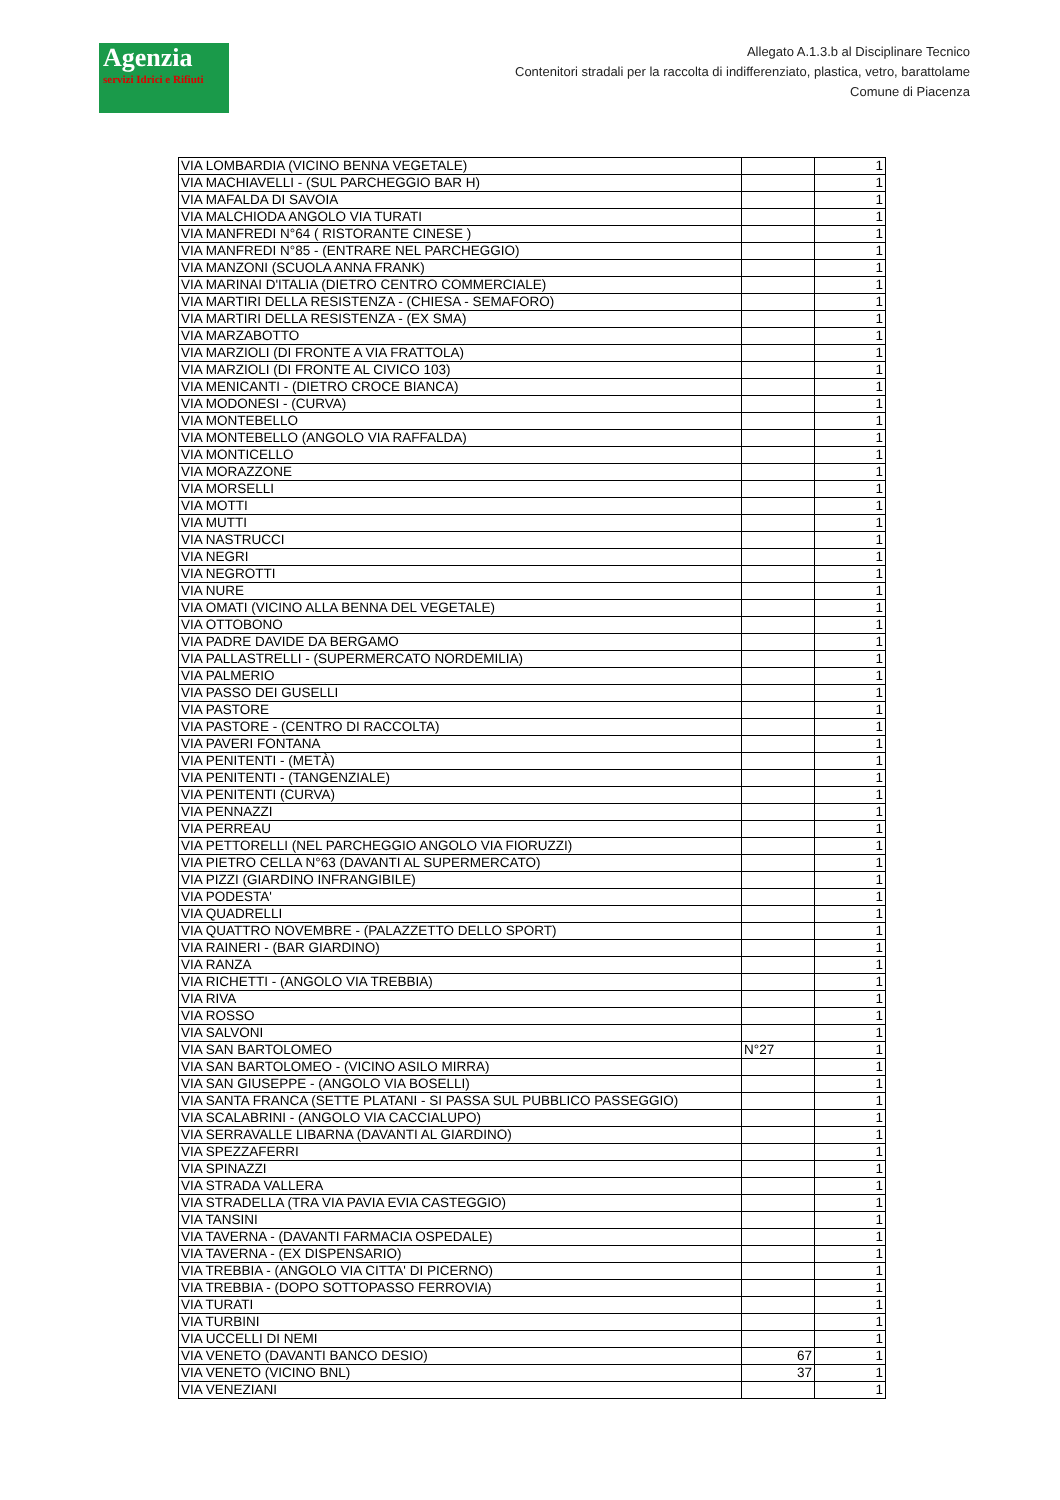Agenzia
servizi Idrici e Rifiuti
Allegato A.1.3.b al Disciplinare Tecnico
Contenitori stradali per la raccolta di indifferenziato, plastica, vetro, barattolame
Comune di Piacenza
| VIA LOMBARDIA (VICINO BENNA VEGETALE) | | 1 |
| VIA MACHIAVELLI - (SUL PARCHEGGIO BAR H) | | 1 |
| VIA MAFALDA DI SAVOIA | | 1 |
| VIA MALCHIODA ANGOLO VIA TURATI | | 1 |
| VIA MANFREDI N°64 ( RISTORANTE CINESE ) | | 1 |
| VIA MANFREDI N°85 - (ENTRARE NEL PARCHEGGIO) | | 1 |
| VIA MANZONI (SCUOLA ANNA FRANK) | | 1 |
| VIA MARINAI D'ITALIA (DIETRO CENTRO COMMERCIALE) | | 1 |
| VIA MARTIRI DELLA RESISTENZA - (CHIESA - SEMAFORO) | | 1 |
| VIA MARTIRI DELLA RESISTENZA - (EX SMA) | | 1 |
| VIA MARZABOTTO | | 1 |
| VIA MARZIOLI (DI FRONTE A VIA FRATTOLA) | | 1 |
| VIA MARZIOLI (DI FRONTE AL CIVICO 103) | | 1 |
| VIA MENICANTI - (DIETRO CROCE BIANCA) | | 1 |
| VIA MODONESI - (CURVA) | | 1 |
| VIA MONTEBELLO | | 1 |
| VIA MONTEBELLO (ANGOLO VIA RAFFALDA) | | 1 |
| VIA MONTICELLO | | 1 |
| VIA MORAZZONE | | 1 |
| VIA MORSELLI | | 1 |
| VIA MOTTI | | 1 |
| VIA MUTTI | | 1 |
| VIA NASTRUCCI | | 1 |
| VIA NEGRI | | 1 |
| VIA NEGROTTI | | 1 |
| VIA NURE | | 1 |
| VIA OMATI (VICINO ALLA BENNA DEL VEGETALE) | | 1 |
| VIA OTTOBONO | | 1 |
| VIA PADRE DAVIDE DA BERGAMO | | 1 |
| VIA PALLASTRELLI - (SUPERMERCATO NORDEMILIA) | | 1 |
| VIA PALMERIO | | 1 |
| VIA PASSO DEI GUSELLI | | 1 |
| VIA PASTORE | | 1 |
| VIA PASTORE - (CENTRO DI RACCOLTA) | | 1 |
| VIA PAVERI FONTANA | | 1 |
| VIA PENITENTI - (METÀ) | | 1 |
| VIA PENITENTI - (TANGENZIALE) | | 1 |
| VIA PENITENTI (CURVA) | | 1 |
| VIA PENNAZZI | | 1 |
| VIA PERREAU | | 1 |
| VIA PETTORELLI (NEL PARCHEGGIO ANGOLO VIA FIORUZZI) | | 1 |
| VIA PIETRO CELLA N°63 (DAVANTI AL SUPERMERCATO) | | 1 |
| VIA PIZZI (GIARDINO INFRANGIBILE) | | 1 |
| VIA PODESTA' | | 1 |
| VIA QUADRELLI | | 1 |
| VIA QUATTRO NOVEMBRE - (PALAZZETTO DELLO SPORT) | | 1 |
| VIA RAINERI - (BAR GIARDINO) | | 1 |
| VIA RANZA | | 1 |
| VIA RICHETTI - (ANGOLO VIA TREBBIA) | | 1 |
| VIA RIVA | | 1 |
| VIA ROSSO | | 1 |
| VIA SALVONI | | 1 |
| VIA SAN BARTOLOMEO | N°27 | 1 |
| VIA SAN BARTOLOMEO - (VICINO ASILO MIRRA) | | 1 |
| VIA SAN GIUSEPPE - (ANGOLO VIA BOSELLI) | | 1 |
| VIA SANTA FRANCA (SETTE PLATANI - SI PASSA SUL PUBBLICO PASSEGGIO) | | 1 |
| VIA SCALABRINI - (ANGOLO VIA CACCIALUPO) | | 1 |
| VIA SERRAVALLE LIBARNA (DAVANTI AL GIARDINO) | | 1 |
| VIA SPEZZAFERRI | | 1 |
| VIA SPINAZZI | | 1 |
| VIA STRADA VALLERA | | 1 |
| VIA STRADELLA (TRA VIA PAVIA EVIA CASTEGGIO) | | 1 |
| VIA TANSINI | | 1 |
| VIA TAVERNA - (DAVANTI FARMACIA OSPEDALE) | | 1 |
| VIA TAVERNA - (EX DISPENSARIO) | | 1 |
| VIA TREBBIA - (ANGOLO VIA CITTA' DI PICERNO) | | 1 |
| VIA TREBBIA - (DOPO SOTTOPASSO FERROVIA) | | 1 |
| VIA TURATI | | 1 |
| VIA TURBINI | | 1 |
| VIA UCCELLI DI NEMI | | 1 |
| VIA VENETO (DAVANTI BANCO DESIO) | 67 | 1 |
| VIA VENETO (VICINO BNL) | 37 | 1 |
| VIA VENEZIANI | | 1 |